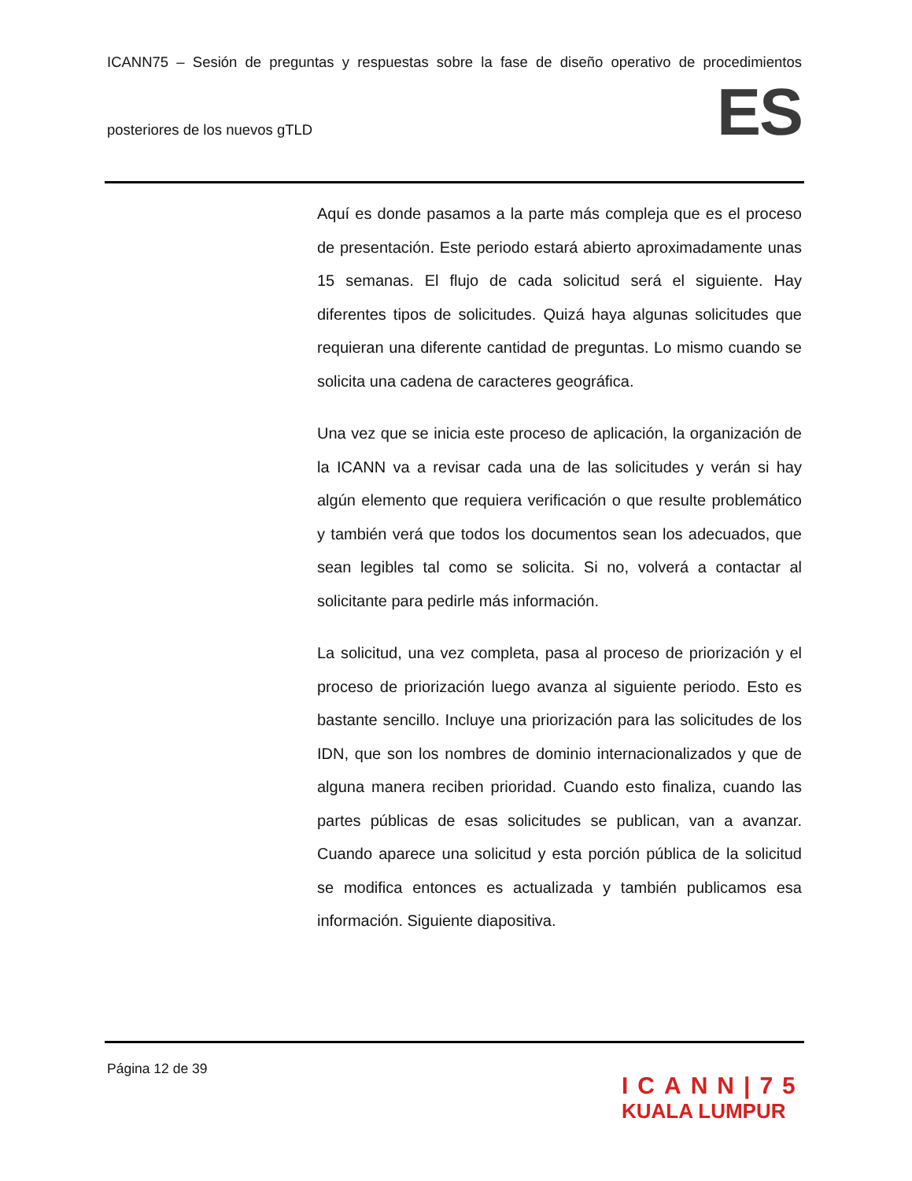ICANN75 – Sesión de preguntas y respuestas sobre la fase de diseño operativo de procedimientos
posteriores de los nuevos gTLD
ES
Aquí es donde pasamos a la parte más compleja que es el proceso de presentación. Este periodo estará abierto aproximadamente unas 15 semanas. El flujo de cada solicitud será el siguiente. Hay diferentes tipos de solicitudes. Quizá haya algunas solicitudes que requieran una diferente cantidad de preguntas. Lo mismo cuando se solicita una cadena de caracteres geográfica.
Una vez que se inicia este proceso de aplicación, la organización de la ICANN va a revisar cada una de las solicitudes y verán si hay algún elemento que requiera verificación o que resulte problemático y también verá que todos los documentos sean los adecuados, que sean legibles tal como se solicita. Si no, volverá a contactar al solicitante para pedirle más información.
La solicitud, una vez completa, pasa al proceso de priorización y el proceso de priorización luego avanza al siguiente periodo. Esto es bastante sencillo. Incluye una priorización para las solicitudes de los IDN, que son los nombres de dominio internacionalizados y que de alguna manera reciben prioridad. Cuando esto finaliza, cuando las partes públicas de esas solicitudes se publican, van a avanzar. Cuando aparece una solicitud y esta porción pública de la solicitud se modifica entonces es actualizada y también publicamos esa información. Siguiente diapositiva.
Página 12 de 39
ICANN|75
KUALA LUMPUR